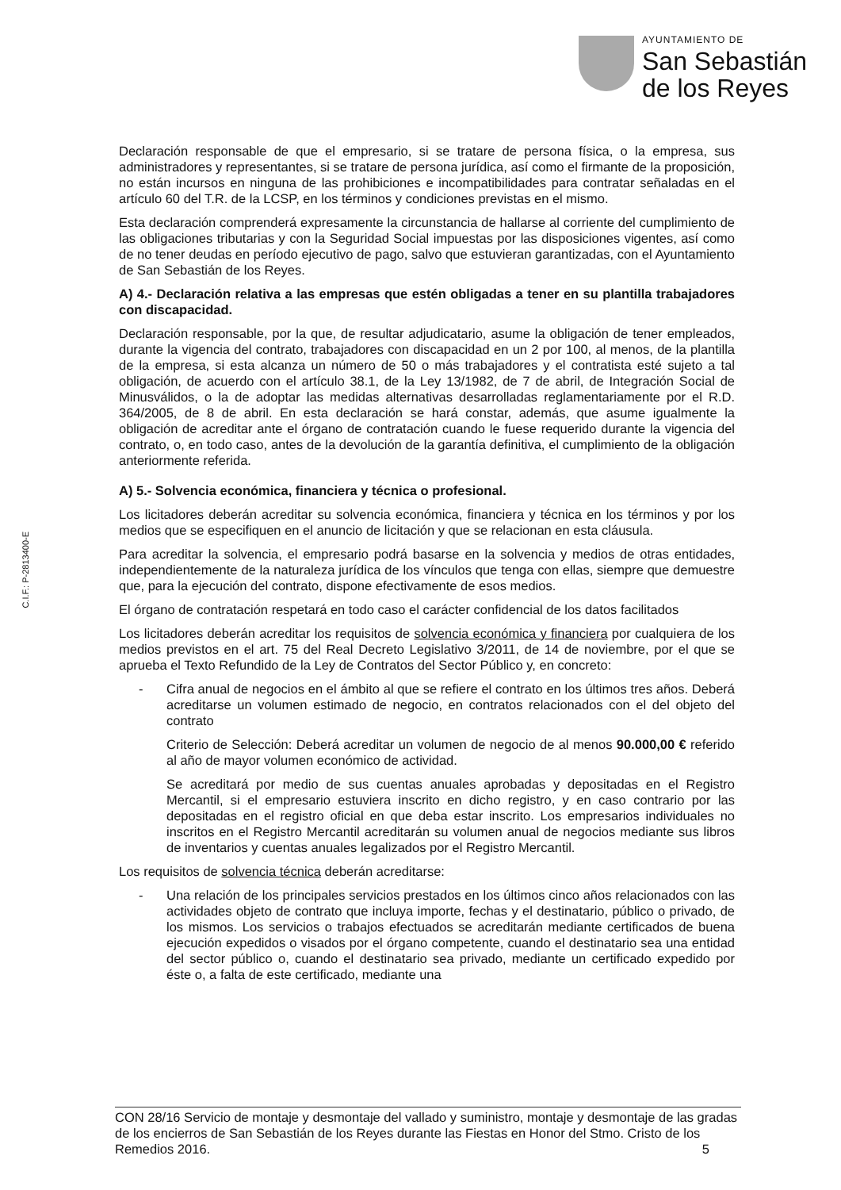AYUNTAMIENTO DE
San Sebastián
de los Reyes
C.I.F.: P-2813400-E
Declaración responsable de que el empresario, si se tratare de persona física, o la empresa, sus administradores y representantes, si se tratare de persona jurídica, así como el firmante de la proposición, no están incursos en ninguna de las prohibiciones e incompatibilidades para contratar señaladas en el artículo 60 del T.R. de la LCSP, en los términos y condiciones previstas en el mismo.
Esta declaración comprenderá expresamente la circunstancia de hallarse al corriente del cumplimiento de las obligaciones tributarias y con la Seguridad Social impuestas por las disposiciones vigentes, así como de no tener deudas en período ejecutivo de pago, salvo que estuvieran garantizadas, con el Ayuntamiento de San Sebastián de los Reyes.
A) 4.- Declaración relativa a las empresas que estén obligadas a tener en su plantilla trabajadores con discapacidad.
Declaración responsable, por la que, de resultar adjudicatario, asume la obligación de tener empleados, durante la vigencia del contrato, trabajadores con discapacidad en un 2 por 100, al menos, de la plantilla de la empresa, si esta alcanza un número de 50 o más trabajadores y el contratista esté sujeto a tal obligación, de acuerdo con el artículo 38.1, de la Ley 13/1982, de 7 de abril, de Integración Social de Minusválidos, o la de adoptar las medidas alternativas desarrolladas reglamentariamente por el R.D. 364/2005, de 8 de abril. En esta declaración se hará constar, además, que asume igualmente la obligación de acreditar ante el órgano de contratación cuando le fuese requerido durante la vigencia del contrato, o, en todo caso, antes de la devolución de la garantía definitiva, el cumplimiento de la obligación anteriormente referida.
A) 5.- Solvencia económica, financiera y técnica o profesional.
Los licitadores deberán acreditar su solvencia económica, financiera y técnica en los términos y por los medios que se especifiquen en el anuncio de licitación y que se relacionan en esta cláusula.
Para acreditar la solvencia, el empresario podrá basarse en la solvencia y medios de otras entidades, independientemente de la naturaleza jurídica de los vínculos que tenga con ellas, siempre que demuestre que, para la ejecución del contrato, dispone efectivamente de esos medios.
El órgano de contratación respetará en todo caso el carácter confidencial de los datos facilitados
Los licitadores deberán acreditar los requisitos de solvencia económica y financiera por cualquiera de los medios previstos en el art. 75 del Real Decreto Legislativo 3/2011, de 14 de noviembre, por el que se aprueba el Texto Refundido de la Ley de Contratos del Sector Público y, en concreto:
- Cifra anual de negocios en el ámbito al que se refiere el contrato en los últimos tres años. Deberá acreditarse un volumen estimado de negocio, en contratos relacionados con el del objeto del contrato
Criterio de Selección: Deberá acreditar un volumen de negocio de al menos 90.000,00 € referido al año de mayor volumen económico de actividad.
Se acreditará por medio de sus cuentas anuales aprobadas y depositadas en el Registro Mercantil, si el empresario estuviera inscrito en dicho registro, y en caso contrario por las depositadas en el registro oficial en que deba estar inscrito. Los empresarios individuales no inscritos en el Registro Mercantil acreditarán su volumen anual de negocios mediante sus libros de inventarios y cuentas anuales legalizados por el Registro Mercantil.
Los requisitos de solvencia técnica deberán acreditarse:
- Una relación de los principales servicios prestados en los últimos cinco años relacionados con las actividades objeto de contrato que incluya importe, fechas y el destinatario, público o privado, de los mismos. Los servicios o trabajos efectuados se acreditarán mediante certificados de buena ejecución expedidos o visados por el órgano competente, cuando el destinatario sea una entidad del sector público o, cuando el destinatario sea privado, mediante un certificado expedido por éste o, a falta de este certificado, mediante una
CON 28/16 Servicio de montaje y desmontaje del vallado y suministro, montaje y desmontaje de las gradas de los encierros de San Sebastián de los Reyes durante las Fiestas en Honor del Stmo. Cristo de los Remedios 2016. 5